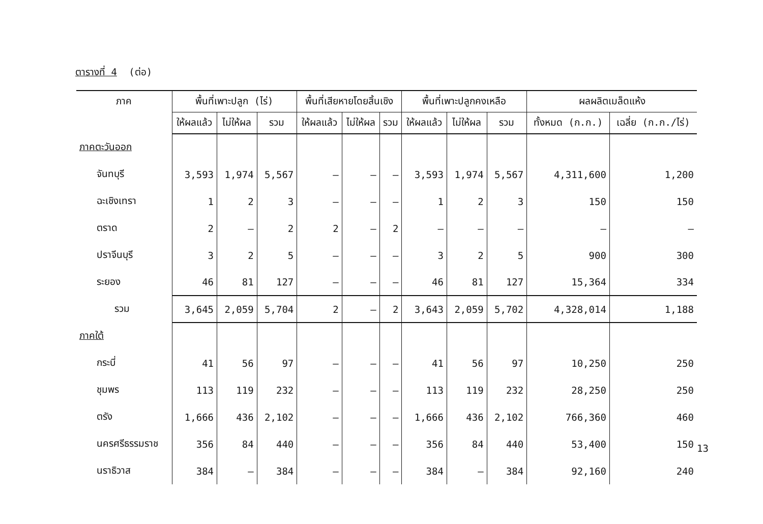ตารางที่ 4 (ต่อ)
| ภาค | พื้นที่เพาะปลูก (ไร่) | | | พื้นที่เสียหายโดยสิ้นเชิง | | | พื้นที่เพาะปลูกคงเหลือ | | | ผลผลิตเมล็ดแห้ง | |
| --- | --- | --- | --- | --- | --- | --- | --- | --- | --- | --- | --- |
| | ให้ผลแล้ว | ไม่ให้ผล | รวม | ให้ผลแล้ว | ไม่ให้ผล | รวม | ให้ผลแล้ว | ไม่ให้ผล | รวม | ทั้งหมด (ก.ก.) | เฉลี่ย (ก.ก./ไร่) |
| ภาคตะวันออก | | | | | | | | | | | |
| จันทบุรี | 3,593 | 1,974 | 5,567 | – | – | – | 3,593 | 1,974 | 5,567 | 4,311,600 | 1,200 |
| ฉะเชิงเทรา | 1 | 2 | 3 | – | – | – | 1 | 2 | 3 | 150 | 150 |
| ตราด | 2 | – | 2 | 2 | – | 2 | – | – | – | – | – |
| ปราจีนบุรี | 3 | 2 | 5 | – | – | – | 3 | 2 | 5 | 900 | 300 |
| ระยอง | 46 | 81 | 127 | – | – | – | 46 | 81 | 127 | 15,364 | 334 |
| รวม | 3,645 | 2,059 | 5,704 | 2 | – | 2 | 3,643 | 2,059 | 5,702 | 4,328,014 | 1,188 |
| ภาคใต้ | | | | | | | | | | | |
| กระบี่ | 41 | 56 | 97 | – | – | – | 41 | 56 | 97 | 10,250 | 250 |
| ชุมพร | 113 | 119 | 232 | – | – | – | 113 | 119 | 232 | 28,250 | 250 |
| ตรัง | 1,666 | 436 | 2,102 | – | – | – | 1,666 | 436 | 2,102 | 766,360 | 460 |
| นครศรีธรรมราช | 356 | 84 | 440 | – | – | – | 356 | 84 | 440 | 53,400 | 150 |
| นราธิวาส | 384 | – | 384 | – | – | – | 384 | – | 384 | 92,160 | 240 |
13